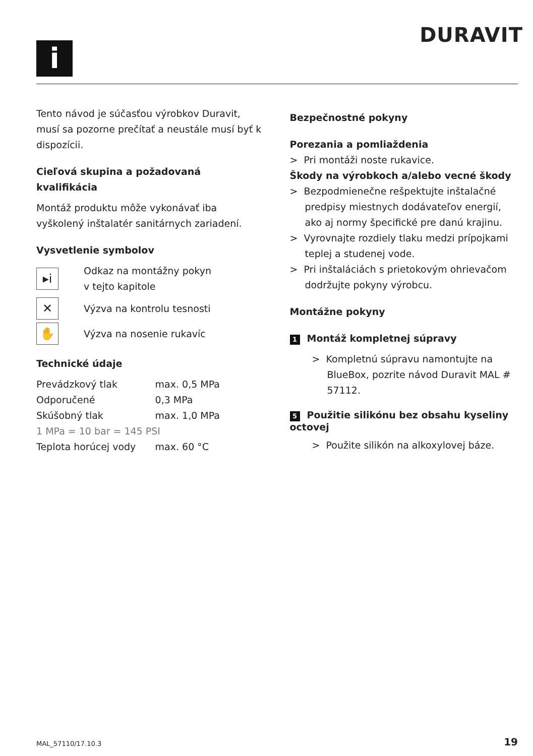DURAVIT
i
Tento návod je súčasťou výrobkov Duravit, musí sa pozorne prečítať a neustále musí byť k dispozícii.
Cieľová skupina a požadovaná kvalifikácia
Montáž produktu môže vykonávať iba vyškolený inštalatér sanitárnych zariadení.
Vysvetlenie symbolov
▸i
Odkaz na montážny pokyn
v tejto kapitole
✕
Výzva na kontrolu tesnosti
✋
Výzva na nosenie rukavíc
Technické údaje
| Prevádzkový tlak | max. 0,5 MPa |
| Odporučené | 0,3 MPa |
| Skúšobný tlak | max. 1,0 MPa |
| 1 MPa = 10 bar = 145 PSI | |
| Teplota horúcej vody | max. 60 °C |
Bezpečnostné pokyny
Porezania a pomliaždenia
> Pri montáži noste rukavice.
Škody na výrobkoch a/alebo vecné škody
> Bezpodmienečne rešpektujte inštalačné predpisy miestnych dodávateľov energií, ako aj normy špecifické pre danú krajinu.
> Vyrovnajte rozdiely tlaku medzi prípojkami teplej a studenej vode.
> Pri inštaláciách s prietokovým ohrievačom dodržujte pokyny výrobcu.
Montážne pokyny
1 Montáž kompletnej súpravy
> Kompletnú súpravu namontujte na BlueBox, pozrite návod Duravit MAL # 57112.
5 Použitie silikónu bez obsahu kyseliny octovej
> Použite silikón na alkoxylovej báze.
MAL_57110/17.10.3 19